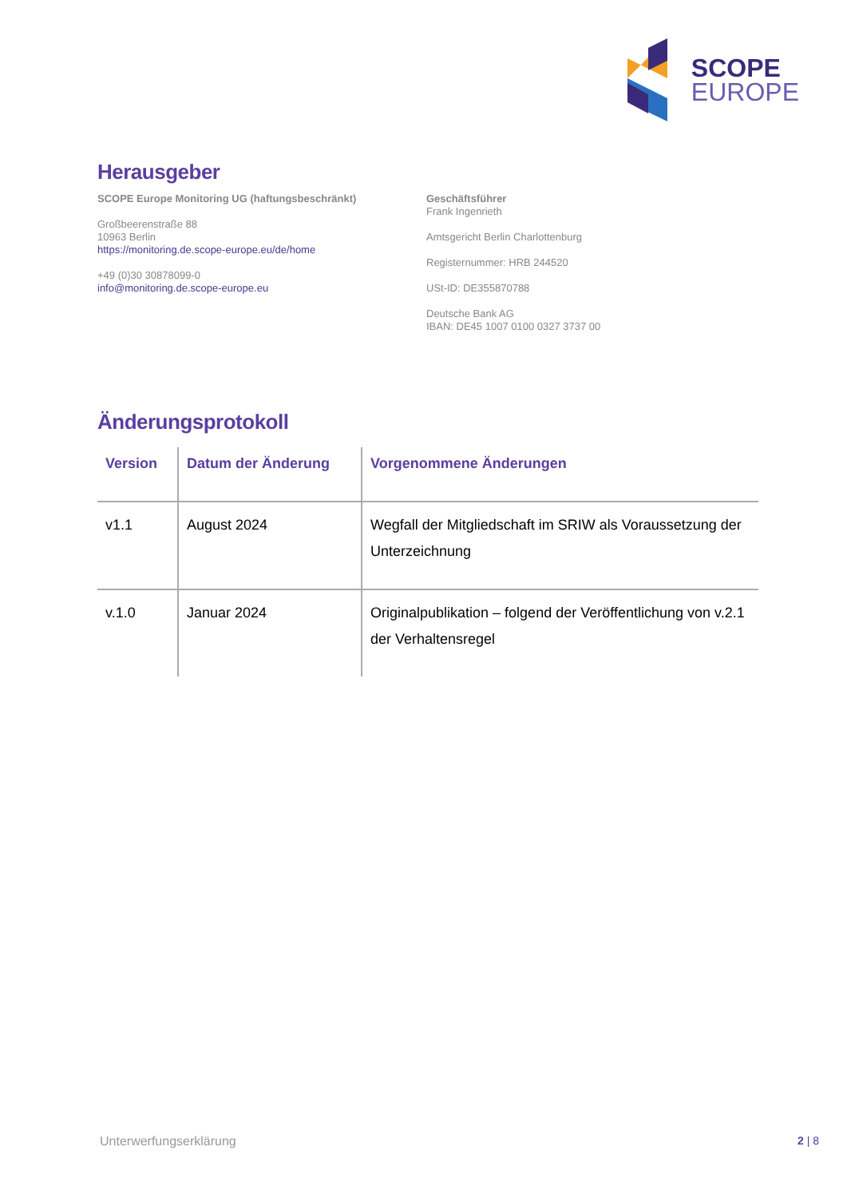SCOPE
EUROPE
Herausgeber
SCOPE Europe Monitoring UG (haftungsbeschränkt)
Großbeerenstraße 88
10963 Berlin
https://monitoring.de.scope-europe.eu/de/home
+49 (0)30 30878099-0
info@monitoring.de.scope-europe.eu
Geschäftsführer
Frank Ingenrieth
Amtsgericht Berlin Charlottenburg
Registernummer: HRB 244520
USt-ID: DE355870788
Deutsche Bank AG
IBAN: DE45 1007 0100 0327 3737 00
Änderungsprotokoll
| Version | Datum der Änderung | Vorgenommene Änderungen |
| --- | --- | --- |
| v1.1 | August 2024 | Wegfall der Mitgliedschaft im SRIW als Voraussetzung der Unterzeichnung |
| v.1.0 | Januar 2024 | Originalpublikation – folgend der Veröffentlichung von v.2.1 der Verhaltensregel |
Unterwerfungserklärung 2 | 8